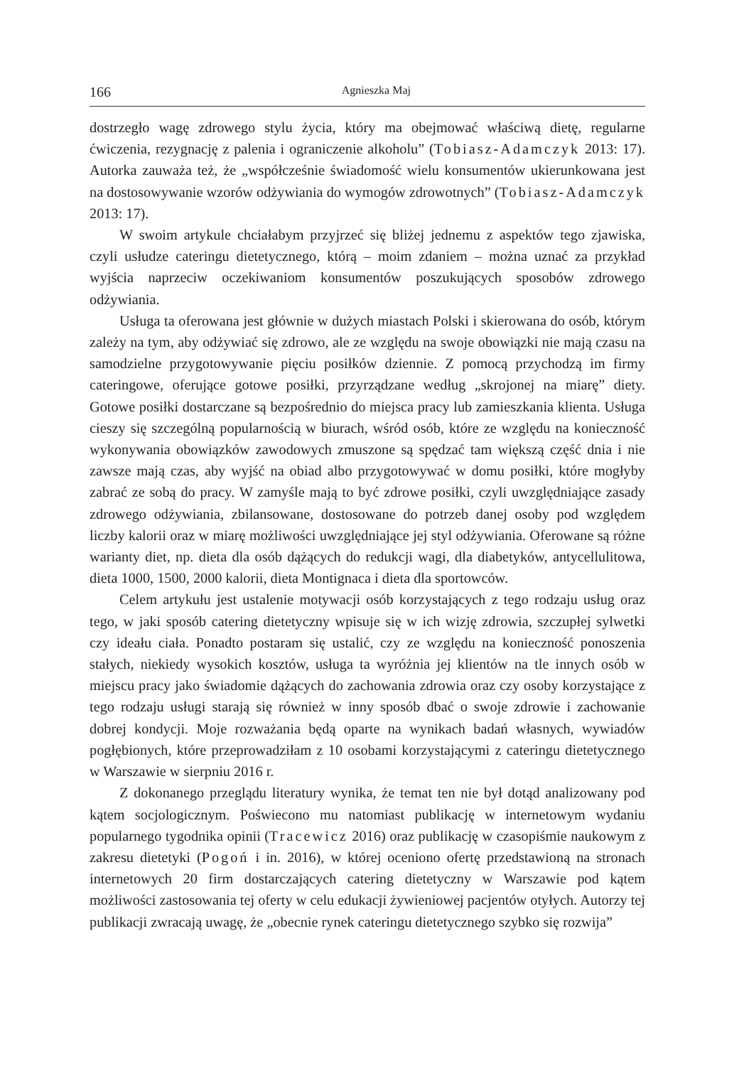166 Agnieszka Maj
dostrzegło wagę zdrowego stylu życia, który ma obejmować właściwą dietę, regularne ćwiczenia, rezygnację z palenia i ograniczenie alkoholu” (Tobiasz-Adamczyk 2013: 17). Autorka zauważa też, że „współcześnie świadomość wielu konsumentów ukierunkowana jest na dostosowywanie wzorów odżywiania do wymogów zdrowotnych” (Tobiasz-Adamczyk 2013: 17).
W swoim artykule chciałabym przyjrzeć się bliżej jednemu z aspektów tego zjawiska, czyli usłudze cateringu dietetycznego, którą – moim zdaniem – można uznać za przykład wyjścia naprzeciw oczekiwaniom konsumentów poszukujących sposobów zdrowego odżywiania.
Usługa ta oferowana jest głównie w dużych miastach Polski i skierowana do osób, którym zależy na tym, aby odżywiać się zdrowo, ale ze względu na swoje obowiązki nie mają czasu na samodzielne przygotowywanie pięciu posiłków dziennie. Z pomocą przychodzą im firmy cateringowe, oferujące gotowe posiłki, przyrządzane według „skrojonej na miarę” diety. Gotowe posiłki dostarczane są bezpośrednio do miejsca pracy lub zamieszkania klienta. Usługa cieszy się szczególną popularnością w biurach, wśród osób, które ze względu na konieczność wykonywania obowiązków zawodowych zmuszone są spędzać tam większą część dnia i nie zawsze mają czas, aby wyjść na obiad albo przygotowywać w domu posiłki, które mogłyby zabrać ze sobą do pracy. W zamyśle mają to być zdrowe posiłki, czyli uwzględniające zasady zdrowego odżywiania, zbilansowane, dostosowane do potrzeb danej osoby pod względem liczby kalorii oraz w miarę możliwości uwzględniające jej styl odżywiania. Oferowane są różne warianty diet, np. dieta dla osób dążących do redukcji wagi, dla diabetyków, antycellulitowa, dieta 1000, 1500, 2000 kalorii, dieta Montignaca i dieta dla sportowców.
Celem artykułu jest ustalenie motywacji osób korzystających z tego rodzaju usług oraz tego, w jaki sposób catering dietetyczny wpisuje się w ich wizję zdrowia, szczupłej sylwetki czy ideału ciała. Ponadto postaram się ustalić, czy ze względu na konieczność ponoszenia stałych, niekiedy wysokich kosztów, usługa ta wyróżnia jej klientów na tle innych osób w miejscu pracy jako świadomie dążących do zachowania zdrowia oraz czy osoby korzystające z tego rodzaju usługi starają się również w inny sposób dbać o swoje zdrowie i zachowanie dobrej kondycji. Moje rozważania będą oparte na wynikach badań własnych, wywiadów pogłębionych, które przeprowadziłam z 10 osobami korzystającymi z cateringu dietetycznego w Warszawie w sierpniu 2016 r.
Z dokonanego przeglądu literatury wynika, że temat ten nie był dotąd analizowany pod kątem socjologicznym. Poświecono mu natomiast publikację w internetowym wydaniu popularnego tygodnika opinii (Tracewicz 2016) oraz publikację w czasopiśmie naukowym z zakresu dietetyki (Pogoń i in. 2016), w której oceniono ofertę przedstawioną na stronach internetowych 20 firm dostarczających catering dietetyczny w Warszawie pod kątem możliwości zastosowania tej oferty w celu edukacji żywieniowej pacjentów otyłych. Autorzy tej publikacji zwracają uwagę, że „obecnie rynek cateringu dietetycznego szybko się rozwija”